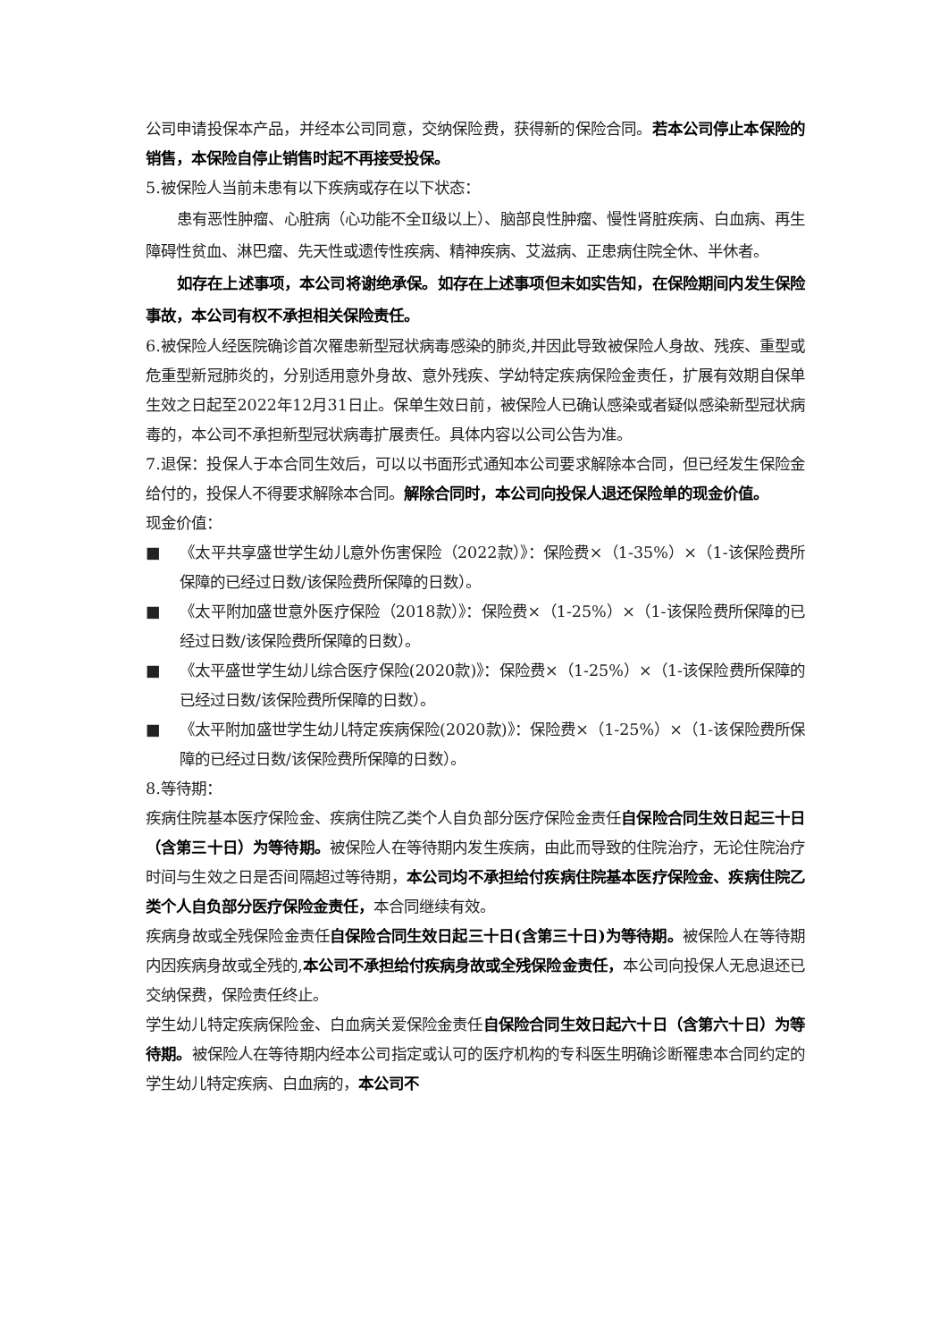公司申请投保本产品，并经本公司同意，交纳保险费，获得新的保险合同。若本公司停止本保险的销售，本保险自停止销售时起不再接受投保。
5.被保险人当前未患有以下疾病或存在以下状态：
患有恶性肿瘤、心脏病（心功能不全Ⅱ级以上）、脑部良性肿瘤、慢性肾脏疾病、白血病、再生障碍性贫血、淋巴瘤、先天性或遗传性疾病、精神疾病、艾滋病、正患病住院全休、半休者。
如存在上述事项，本公司将谢绝承保。如存在上述事项但未如实告知，在保险期间内发生保险事故，本公司有权不承担相关保险责任。
6.被保险人经医院确诊首次罹患新型冠状病毒感染的肺炎,并因此导致被保险人身故、残疾、重型或危重型新冠肺炎的，分别适用意外身故、意外残疾、学幼特定疾病保险金责任，扩展有效期自保单生效之日起至2022年12月31日止。保单生效日前，被保险人已确认感染或者疑似感染新型冠状病毒的，本公司不承担新型冠状病毒扩展责任。具体内容以公司公告为准。
7.退保：投保人于本合同生效后，可以以书面形式通知本公司要求解除本合同，但已经发生保险金给付的，投保人不得要求解除本合同。解除合同时，本公司向投保人退还保险单的现金价值。
现金价值：
■ 《太平共享盛世学生幼儿意外伤害保险（2022款）》：保险费×（1-35%）×（1-该保险费所保障的已经过日数/该保险费所保障的日数）。
■ 《太平附加盛世意外医疗保险（2018款）》：保险费×（1-25%）×（1-该保险费所保障的已经过日数/该保险费所保障的日数）。
■ 《太平盛世学生幼儿综合医疗保险(2020款)》：保险费×（1-25%）×（1-该保险费所保障的已经过日数/该保险费所保障的日数）。
■ 《太平附加盛世学生幼儿特定疾病保险(2020款)》：保险费×（1-25%）×（1-该保险费所保障的已经过日数/该保险费所保障的日数）。
8.等待期：
疾病住院基本医疗保险金、疾病住院乙类个人自负部分医疗保险金责任自保险合同生效日起三十日（含第三十日）为等待期。被保险人在等待期内发生疾病，由此而导致的住院治疗，无论住院治疗时间与生效之日是否间隔超过等待期，本公司均不承担给付疾病住院基本医疗保险金、疾病住院乙类个人自负部分医疗保险金责任，本合同继续有效。
疾病身故或全残保险金责任自保险合同生效日起三十日(含第三十日)为等待期。被保险人在等待期内因疾病身故或全残的,本公司不承担给付疾病身故或全残保险金责任，本公司向投保人无息退还已交纳保费，保险责任终止。
学生幼儿特定疾病保险金、白血病关爱保险金责任自保险合同生效日起六十日（含第六十日）为等待期。被保险人在等待期内经本公司指定或认可的医疗机构的专科医生明确诊断罹患本合同约定的学生幼儿特定疾病、白血病的，本公司不